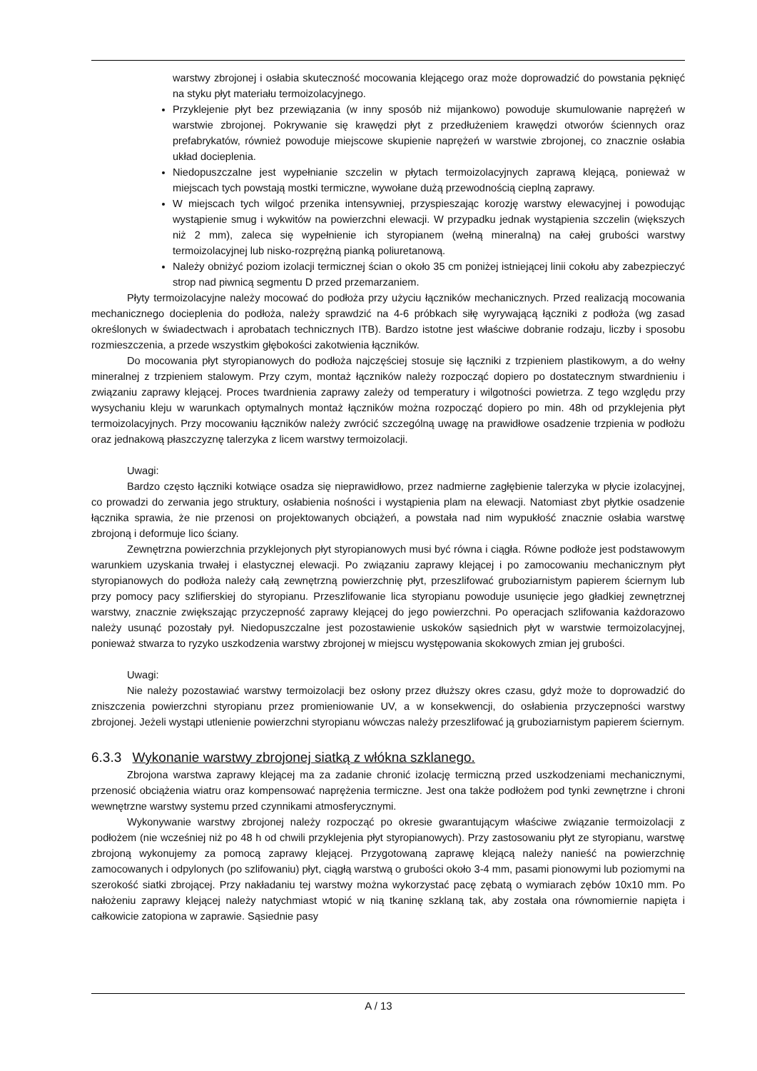warstwy zbrojonej i osłabia skuteczność mocowania klejącego oraz może doprowadzić do powstania pęknięć na styku płyt materiału termoizolacyjnego.
Przyklejenie płyt bez przewiązania (w inny sposób niż mijankowo) powoduje skumulowanie naprężeń w warstwie zbrojonej. Pokrywanie się krawędzi płyt z przedłużeniem krawędzi otworów ściennych oraz prefabrykatów, również powoduje miejscowe skupienie naprężeń w warstwie zbrojonej, co znacznie osłabia układ docieplenia.
Niedopuszczalne jest wypełnianie szczelin w płytach termoizolacyjnych zaprawą klejącą, ponieważ w miejscach tych powstają mostki termiczne, wywołane dużą przewodnością cieplną zaprawy.
W miejscach tych wilgoć przenika intensywniej, przyspieszając korozję warstwy elewacyjnej i powodując wystąpienie smug i wykwitów na powierzchni elewacji. W przypadku jednak wystąpienia szczelin (większych niż 2 mm), zaleca się wypełnienie ich styropianem (wełną mineralną) na całej grubości warstwy termoizolacyjnej lub nisko-rozprężną pianką poliuretanową.
Należy obniżyć poziom izolacji termicznej ścian o około 35 cm poniżej istniejącej linii cokołu aby zabezpieczyć strop nad piwnicą segmentu D przed przemarzaniem.
Płyty termoizolacyjne należy mocować do podłoża przy użyciu łączników mechanicznych. Przed realizacją mocowania mechanicznego docieplenia do podłoża, należy sprawdzić na 4-6 próbkach siłę wyrywającą łączniki z podłoża (wg zasad określonych w świadectwach i aprobatach technicznych ITB). Bardzo istotne jest właściwe dobranie rodzaju, liczby i sposobu rozmieszczenia, a przede wszystkim głębokości zakotwienia łączników.
Do mocowania płyt styropianowych do podłoża najczęściej stosuje się łączniki z trzpieniem plastikowym, a do wełny mineralnej z trzpieniem stalowym. Przy czym, montaż łączników należy rozpocząć dopiero po dostatecznym stwardnieniu i związaniu zaprawy klejącej. Proces twardnienia zaprawy zależy od temperatury i wilgotności powietrza. Z tego względu przy wysychaniu kleju w warunkach optymalnych montaż łączników można rozpocząć dopiero po min. 48h od przyklejenia płyt termoizolacyjnych. Przy mocowaniu łączników należy zwrócić szczególną uwagę na prawidłowe osadzenie trzpienia w podłożu oraz jednakową płaszczyznę talerzyka z licem warstwy termoizolacji.
Uwagi:
Bardzo często łączniki kotwiące osadza się nieprawidłowo, przez nadmierne zagłębienie talerzyka w płycie izolacyjnej, co prowadzi do zerwania jego struktury, osłabienia nośności i wystąpienia plam na elewacji. Natomiast zbyt płytkie osadzenie łącznika sprawia, że nie przenosi on projektowanych obciążeń, a powstała nad nim wypukłość znacznie osłabia warstwę zbrojoną i deformuje lico ściany.
Zewnętrzna powierzchnia przyklejonych płyt styropianowych musi być równa i ciągła. Równe podłoże jest podstawowym warunkiem uzyskania trwałej i elastycznej elewacji. Po związaniu zaprawy klejącej i po zamocowaniu mechanicznym płyt styropianowych do podłoża należy całą zewnętrzną powierzchnię płyt, przeszlifować gruboziarnistym papierem ściernym lub przy pomocy pacy szlifierskiej do styropianu. Przeszlifowanie lica styropianu powoduje usunięcie jego gładkiej zewnętrznej warstwy, znacznie zwiększając przyczepność zaprawy klejącej do jego powierzchni. Po operacjach szlifowania każdorazowo należy usunąć pozostały pył. Niedopuszczalne jest pozostawienie uskoków sąsiednich płyt w warstwie termoizolacyjnej, ponieważ stwarza to ryzyko uszkodzenia warstwy zbrojonej w miejscu występowania skokowych zmian jej grubości.
Uwagi:
Nie należy pozostawiać warstwy termoizolacji bez osłony przez dłuższy okres czasu, gdyż może to doprowadzić do zniszczenia powierzchni styropianu przez promieniowanie UV, a w konsekwencji, do osłabienia przyczepności warstwy zbrojonej. Jeżeli wystąpi utlenienie powierzchni styropianu wówczas należy przeszlifować ją gruboziarnistym papierem ściernym.
6.3.3 Wykonanie warstwy zbrojonej siatką z włókna szklanego.
Zbrojona warstwa zaprawy klejącej ma za zadanie chronić izolację termiczną przed uszkodzeniami mechanicznymi, przenosić obciążenia wiatru oraz kompensować naprężenia termiczne. Jest ona także podłożem pod tynki zewnętrzne i chroni wewnętrzne warstwy systemu przed czynnikami atmosferycznymi.
Wykonywanie warstwy zbrojonej należy rozpocząć po okresie gwarantującym właściwe związanie termoizolacji z podłożem (nie wcześniej niż po 48 h od chwili przyklejenia płyt styropianowych). Przy zastosowaniu płyt ze styropianu, warstwę zbrojoną wykonujemy za pomocą zaprawy klejącej. Przygotowaną zaprawę klejącą należy nanieść na powierzchnię zamocowanych i odpylonych (po szlifowaniu) płyt, ciągłą warstwą o grubości około 3-4 mm, pasami pionowymi lub poziomymi na szerokość siatki zbrojącej. Przy nakładaniu tej warstwy można wykorzystać pacę zębatą o wymiarach zębów 10x10 mm. Po nałożeniu zaprawy klejącej należy natychmiast wtopić w nią tkaninę szklaną tak, aby została ona równomiernie napięta i całkowicie zatopiona w zaprawie. Sąsiednie pasy
A / 13